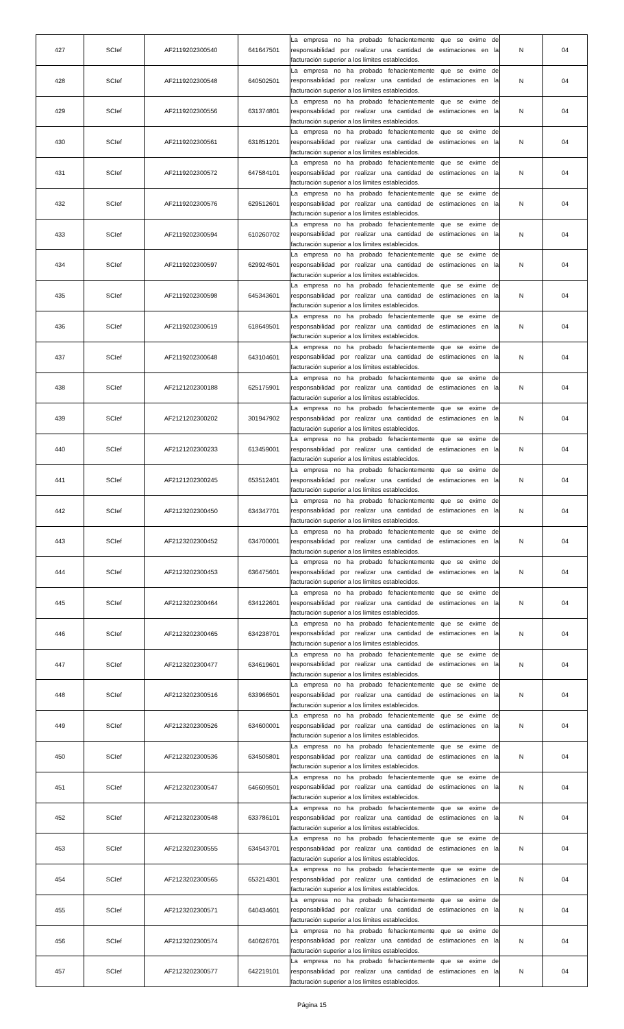| 427 | SCIef | AF2119202300540 | 641647501 | La empresa no ha probado fehacientemente que se exime de responsabilidad por realizar una cantidad de estimaciones en la facturación superior a los límites establecidos. | N | 04 |
| 428 | SCIef | AF2119202300548 | 640502501 | La empresa no ha probado fehacientemente que se exime de responsabilidad por realizar una cantidad de estimaciones en la facturación superior a los límites establecidos. | N | 04 |
| 429 | SCIef | AF2119202300556 | 631374801 | La empresa no ha probado fehacientemente que se exime de responsabilidad por realizar una cantidad de estimaciones en la facturación superior a los límites establecidos. | N | 04 |
| 430 | SCIef | AF2119202300561 | 631851201 | La empresa no ha probado fehacientemente que se exime de responsabilidad por realizar una cantidad de estimaciones en la facturación superior a los límites establecidos. | N | 04 |
| 431 | SCIef | AF2119202300572 | 647584101 | La empresa no ha probado fehacientemente que se exime de responsabilidad por realizar una cantidad de estimaciones en la facturación superior a los límites establecidos. | N | 04 |
| 432 | SCIef | AF2119202300576 | 629512601 | La empresa no ha probado fehacientemente que se exime de responsabilidad por realizar una cantidad de estimaciones en la facturación superior a los límites establecidos. | N | 04 |
| 433 | SCIef | AF2119202300594 | 610260702 | La empresa no ha probado fehacientemente que se exime de responsabilidad por realizar una cantidad de estimaciones en la facturación superior a los límites establecidos. | N | 04 |
| 434 | SCIef | AF2119202300597 | 629924501 | La empresa no ha probado fehacientemente que se exime de responsabilidad por realizar una cantidad de estimaciones en la facturación superior a los límites establecidos. | N | 04 |
| 435 | SCIef | AF2119202300598 | 645343601 | La empresa no ha probado fehacientemente que se exime de responsabilidad por realizar una cantidad de estimaciones en la facturación superior a los límites establecidos. | N | 04 |
| 436 | SCIef | AF2119202300619 | 618649501 | La empresa no ha probado fehacientemente que se exime de responsabilidad por realizar una cantidad de estimaciones en la facturación superior a los límites establecidos. | N | 04 |
| 437 | SCIef | AF2119202300648 | 643104601 | La empresa no ha probado fehacientemente que se exime de responsabilidad por realizar una cantidad de estimaciones en la facturación superior a los límites establecidos. | N | 04 |
| 438 | SCIef | AF2121202300188 | 625175901 | La empresa no ha probado fehacientemente que se exime de responsabilidad por realizar una cantidad de estimaciones en la facturación superior a los límites establecidos. | N | 04 |
| 439 | SCIef | AF2121202300202 | 301947902 | La empresa no ha probado fehacientemente que se exime de responsabilidad por realizar una cantidad de estimaciones en la facturación superior a los límites establecidos. | N | 04 |
| 440 | SCIef | AF2121202300233 | 613459001 | La empresa no ha probado fehacientemente que se exime de responsabilidad por realizar una cantidad de estimaciones en la facturación superior a los límites establecidos. | N | 04 |
| 441 | SCIef | AF2121202300245 | 653512401 | La empresa no ha probado fehacientemente que se exime de responsabilidad por realizar una cantidad de estimaciones en la facturación superior a los límites establecidos. | N | 04 |
| 442 | SCIef | AF2123202300450 | 634347701 | La empresa no ha probado fehacientemente que se exime de responsabilidad por realizar una cantidad de estimaciones en la facturación superior a los límites establecidos. | N | 04 |
| 443 | SCIef | AF2123202300452 | 634700001 | La empresa no ha probado fehacientemente que se exime de responsabilidad por realizar una cantidad de estimaciones en la facturación superior a los límites establecidos. | N | 04 |
| 444 | SCIef | AF2123202300453 | 636475601 | La empresa no ha probado fehacientemente que se exime de responsabilidad por realizar una cantidad de estimaciones en la facturación superior a los límites establecidos. | N | 04 |
| 445 | SCIef | AF2123202300464 | 634122601 | La empresa no ha probado fehacientemente que se exime de responsabilidad por realizar una cantidad de estimaciones en la facturación superior a los límites establecidos. | N | 04 |
| 446 | SCIef | AF2123202300465 | 634238701 | La empresa no ha probado fehacientemente que se exime de responsabilidad por realizar una cantidad de estimaciones en la facturación superior a los límites establecidos. | N | 04 |
| 447 | SCIef | AF2123202300477 | 634619601 | La empresa no ha probado fehacientemente que se exime de responsabilidad por realizar una cantidad de estimaciones en la facturación superior a los límites establecidos. | N | 04 |
| 448 | SCIef | AF2123202300516 | 633966501 | La empresa no ha probado fehacientemente que se exime de responsabilidad por realizar una cantidad de estimaciones en la facturación superior a los límites establecidos. | N | 04 |
| 449 | SCIef | AF2123202300526 | 634600001 | La empresa no ha probado fehacientemente que se exime de responsabilidad por realizar una cantidad de estimaciones en la facturación superior a los límites establecidos. | N | 04 |
| 450 | SCIef | AF2123202300536 | 634505801 | La empresa no ha probado fehacientemente que se exime de responsabilidad por realizar una cantidad de estimaciones en la facturación superior a los límites establecidos. | N | 04 |
| 451 | SCIef | AF2123202300547 | 646609501 | La empresa no ha probado fehacientemente que se exime de responsabilidad por realizar una cantidad de estimaciones en la facturación superior a los límites establecidos. | N | 04 |
| 452 | SCIef | AF2123202300548 | 633786101 | La empresa no ha probado fehacientemente que se exime de responsabilidad por realizar una cantidad de estimaciones en la facturación superior a los límites establecidos. | N | 04 |
| 453 | SCIef | AF2123202300555 | 634543701 | La empresa no ha probado fehacientemente que se exime de responsabilidad por realizar una cantidad de estimaciones en la facturación superior a los límites establecidos. | N | 04 |
| 454 | SCIef | AF2123202300565 | 653214301 | La empresa no ha probado fehacientemente que se exime de responsabilidad por realizar una cantidad de estimaciones en la facturación superior a los límites establecidos. | N | 04 |
| 455 | SCIef | AF2123202300571 | 640434601 | La empresa no ha probado fehacientemente que se exime de responsabilidad por realizar una cantidad de estimaciones en la facturación superior a los límites establecidos. | N | 04 |
| 456 | SCIef | AF2123202300574 | 640626701 | La empresa no ha probado fehacientemente que se exime de responsabilidad por realizar una cantidad de estimaciones en la facturación superior a los límites establecidos. | N | 04 |
| 457 | SCIef | AF2123202300577 | 642219101 | La empresa no ha probado fehacientemente que se exime de responsabilidad por realizar una cantidad de estimaciones en la facturación superior a los límites establecidos. | N | 04 |
Página 15